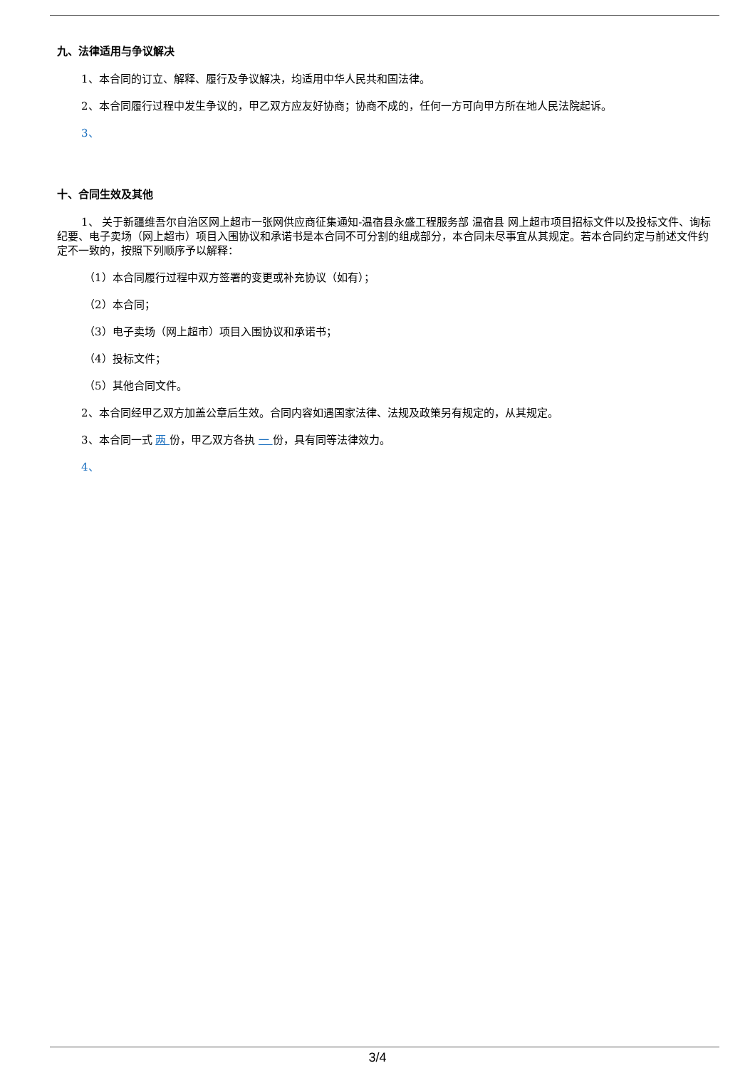九、法律适用与争议解决
1、本合同的订立、解释、履行及争议解决，均适用中华人民共和国法律。
2、本合同履行过程中发生争议的，甲乙双方应友好协商；协商不成的，任何一方可向甲方所在地人民法院起诉。
3、
十、合同生效及其他
1、 关于新疆维吾尔自治区网上超市一张网供应商征集通知-温宿县永盛工程服务部 温宿县 网上超市项目招标文件以及投标文件、询标纪要、电子卖场（网上超市）项目入围协议和承诺书是本合同不可分割的组成部分，本合同未尽事宜从其规定。若本合同约定与前述文件约定不一致的，按照下列顺序予以解释：
（1）本合同履行过程中双方签署的变更或补充协议（如有）；
（2）本合同；
（3）电子卖场（网上超市）项目入围协议和承诺书；
（4）投标文件；
（5）其他合同文件。
2、本合同经甲乙双方加盖公章后生效。合同内容如遇国家法律、法规及政策另有规定的，从其规定。
3、本合同一式 两 份，甲乙双方各执 一 份，具有同等法律效力。
4、
3/4